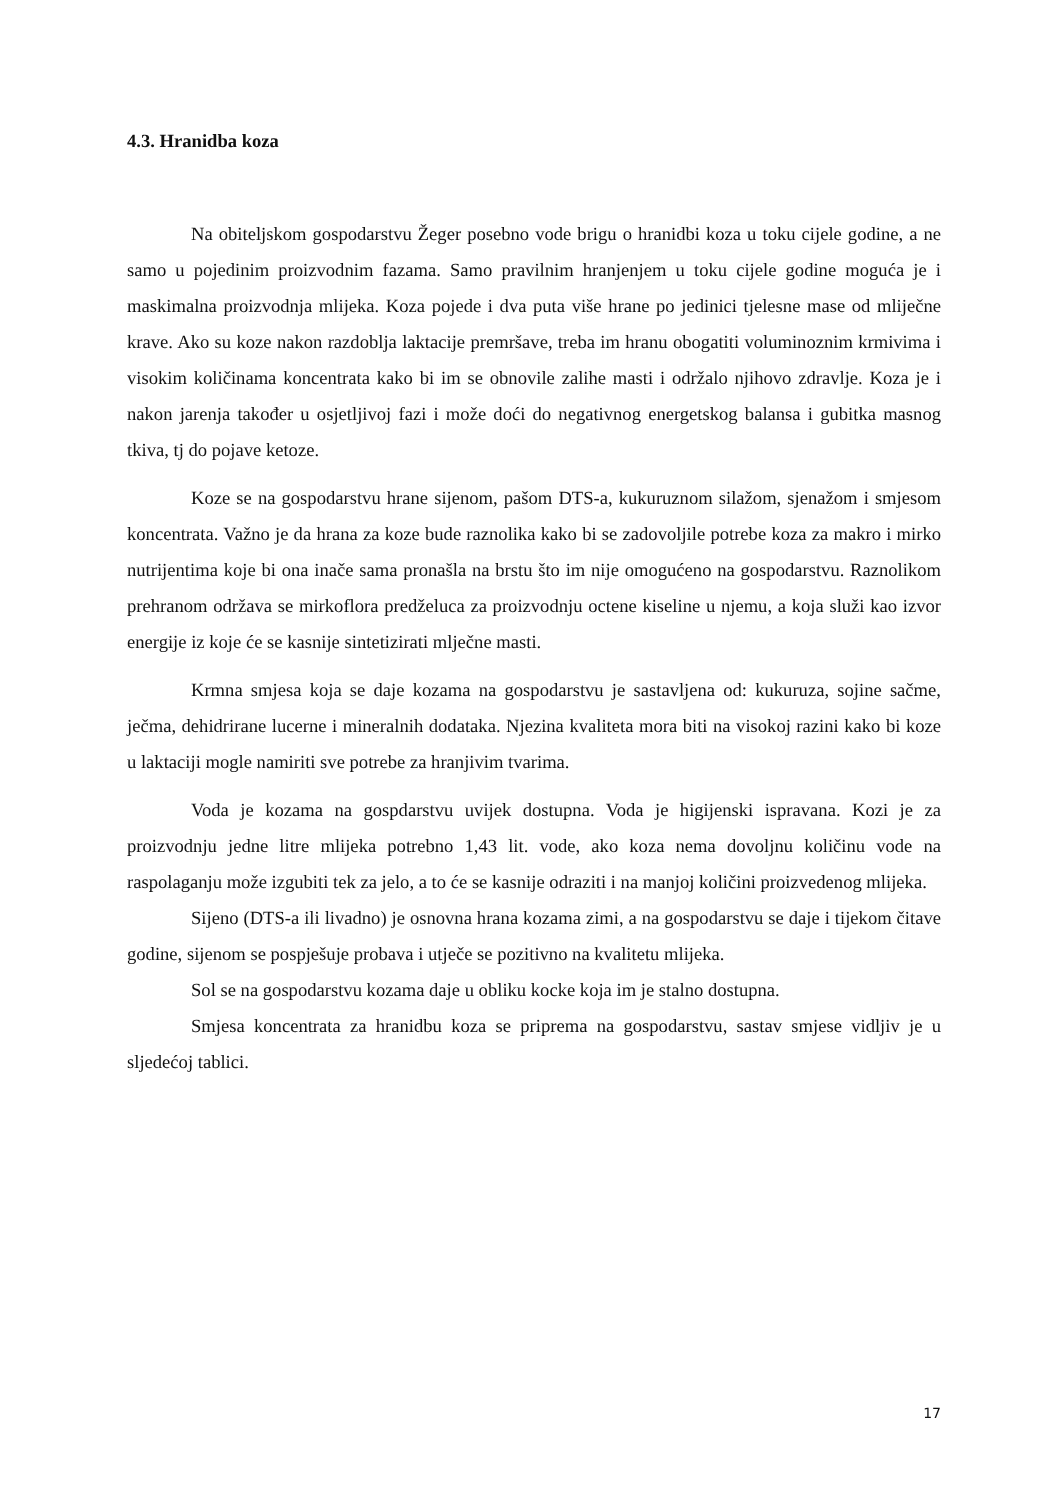4.3. Hranidba koza
Na obiteljskom gospodarstvu Žeger posebno vode brigu o hranidbi koza u toku cijele godine, a ne samo u pojedinim proizvodnim fazama. Samo pravilnim hranjenjem u toku cijele godine moguća je i maskimalna proizvodnja mlijeka. Koza pojede i dva puta više hrane po jedinici tjelesne mase od mliječne krave. Ako su koze nakon razdoblja laktacije premršave, treba im hranu obogatiti voluminoznim krmivima i visokim količinama koncentrata kako bi im se obnovile zalihe masti i održalo njihovo zdravlje. Koza je i nakon jarenja također u osjetljivoj fazi i može doći do negativnog energetskog balansa i gubitka masnog tkiva, tj do pojave ketoze.
Koze se na gospodarstvu hrane sijenom, pašom DTS-a, kukuruznom silažom, sjenažom i smjesom koncentrata. Važno je da hrana za koze bude raznolika kako bi se zadovoljile potrebe koza za makro i mirko nutrijentima koje bi ona inače sama pronašla na brstu što im nije omogućeno na gospodarstvu. Raznolikom prehranom održava se mirkoflora predželuca za proizvodnju octene kiseline u njemu, a koja služi kao izvor energije iz koje će se kasnije sintetizirati mlječne masti.
Krmna smjesa koja se daje kozama na gospodarstvu je sastavljena od: kukuruza, sojine sačme, ječma, dehidrirane lucerne i mineralnih dodataka. Njezina kvaliteta mora biti na visokoj razini kako bi koze u laktaciji mogle namiriti sve potrebe za hranjivim tvarima.
Voda je kozama na gospdarstvu uvijek dostupna. Voda je higijenski ispravana. Kozi je za proizvodnju jedne litre mlijeka potrebno 1,43 lit. vode, ako koza nema dovoljnu količinu vode na raspolaganju može izgubiti tek za jelo, a to će se kasnije odraziti i na manjoj količini proizvedenog mlijeka.
Sijeno (DTS-a ili livadno) je osnovna hrana kozama zimi, a na gospodarstvu se daje i tijekom čitave godine, sijenom se pospješuje probava i utječe se pozitivno na kvalitetu mlijeka.
Sol se na gospodarstvu kozama daje u obliku kocke koja im je stalno dostupna.
Smjesa koncentrata za hranidbu koza se priprema na gospodarstvu, sastav smjese vidljiv je u sljedećoj tablici.
17